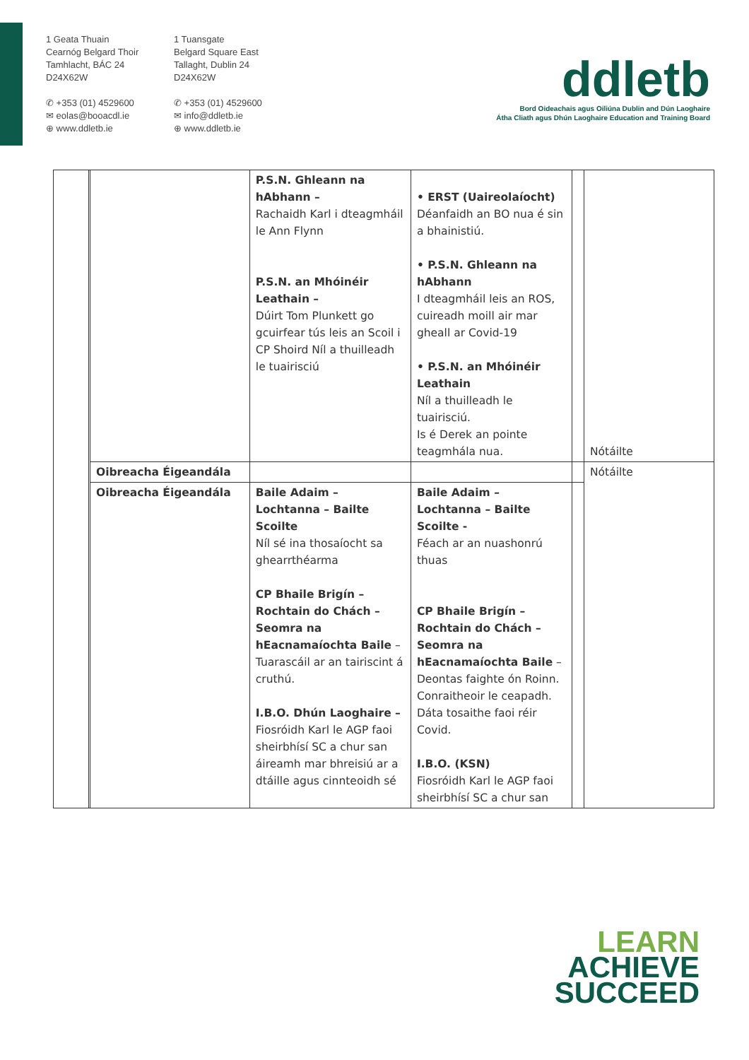1 Geata Thuain
Cearnóg Belgard Thoir
Tamhlacht, BÁC 24
D24X62W
✆ +353 (01) 4529600
✉ eolas@booacdl.ie
⊕ www.ddletb.ie
1 Tuansgate
Belgard Square East
Tallaght, Dublin 24
D24X62W
✆ +353 (01) 4529600
✉ info@ddletb.ie
⊕ www.ddletb.ie
ddletb
Bord Oideachais agus Oiliúna Dublin and Dún Laoghaire
Átha Cliath agus Dhún Laoghaire Education and Training Board
| | | | P.S.N. Ghleann na hAbhann – Rachaidh Karl i dteagmháil le Ann Flynn P.S.N. an Mhóinéir Leathain – Dúirt Tom Plunkett go gcuirfear tús leis an Scoil i CP Shoird Níl a thuilleadh le tuairisciú | • ERST (Uaireolaíocht) Déanfaidh an BO nua é sin a bhainistiú. • P.S.N. Ghleann na hAbhann I dteagmháil leis an ROS, cuireadh moill air mar gheall ar Covid-19 • P.S.N. an Mhóinéir Leathain Níl a thuilleadh le tuairisciú. Is é Derek an pointe teagmhála nua. | | Nótáilte |
| | | Oibreacha Éigeandála | | | | Nótáilte |
| | | Oibreacha Éigeandála | Baile Adaim – Lochtanna – Bailte Scoilte Níl sé ina thosaíocht sa ghearrthéarma CP Bhaile Brigín – Rochtain do Chách – Seomra na hEacnamaíochta Baile – Tuarascáil ar an tairiscint á cruthú. I.B.O. Dhún Laoghaire – Fiosróidh Karl le AGP faoi sheirbhísí SC a chur san áireamh mar bhreisiú ar a dtáille agus cinnteoidh sé | Baile Adaim – Lochtanna – Bailte Scoilte - Féach ar an nuashonrú thuas CP Bhaile Brigín – Rochtain do Chách – Seomra na hEacnamaíochta Baile – Deontas faighte ón Roinn. Conraitheoir le ceapadh. Dáta tosaithe faoi réir Covid. I.B.O. (KSN) Fiosróidh Karl le AGP faoi sheirbhísí SC a chur san | | |
LEARN
ACHIEVE
SUCCEED